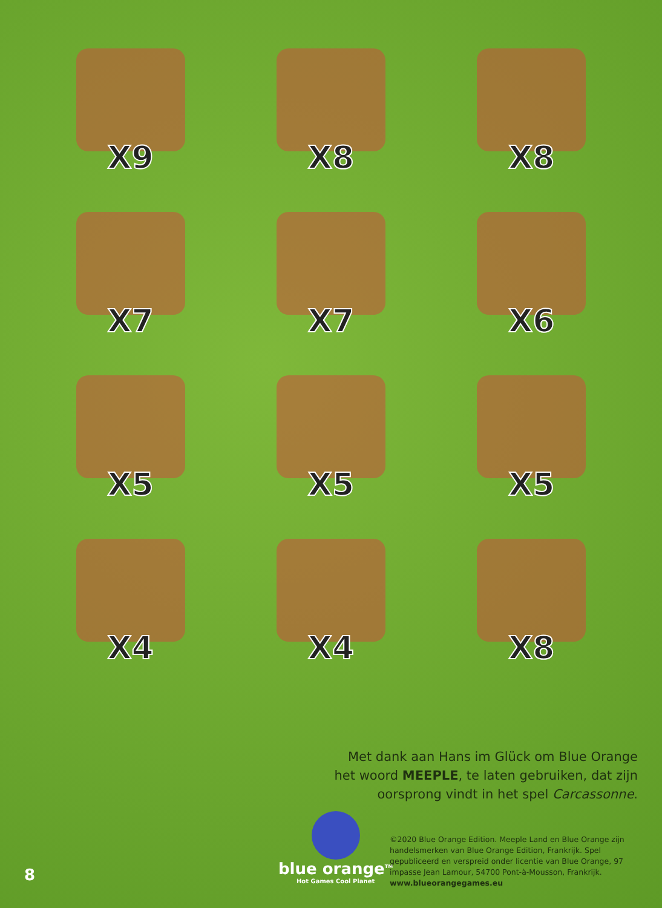X9
X8
X8
X7
X7
X6
X5
X5
X5
X4
X4
X8
Met dank aan Hans im Glück om Blue Orange
het woord MEEPLE, te laten gebruiken, dat zijn
oorsprong vindt in het spel Carcassonne.
blue orange<sup>TM</sup>
Hot Games Cool Planet
©2020 Blue Orange Edition. Meeple Land en Blue Orange zijn handelsmerken van Blue Orange Edition, Frankrijk. Spel gepubliceerd en verspreid onder licentie van Blue Orange, 97 impasse Jean Lamour, 54700 Pont-à-Mousson, Frankrijk.
www.blueorangegames.eu
8